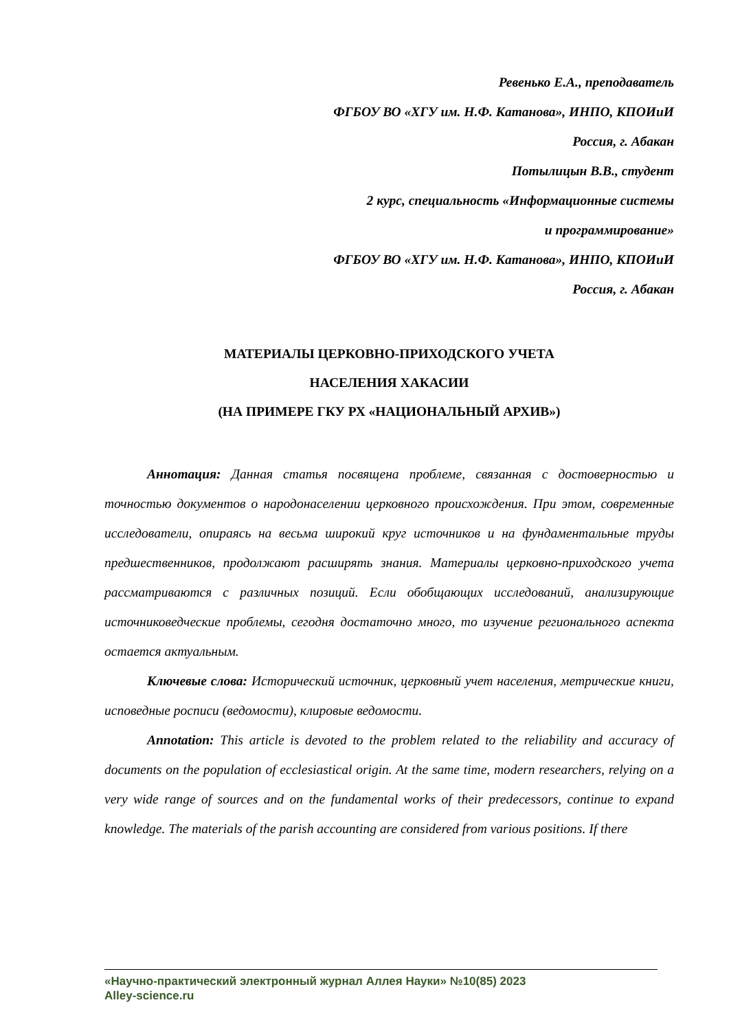Ревенько Е.А., преподаватель
ФГБОУ ВО «ХГУ им. Н.Ф. Катанова», ИНПО, КПОИиИ
Россия, г. Абакан
Потылицын В.В., студент
2 курс, специальность «Информационные системы
и программирование»
ФГБОУ ВО «ХГУ им. Н.Ф. Катанова», ИНПО, КПОИиИ
Россия, г. Абакан
МАТЕРИАЛЫ ЦЕРКОВНО-ПРИХОДСКОГО УЧЕТА
НАСЕЛЕНИЯ ХАКАСИИ
(НА ПРИМЕРЕ ГКУ РХ «НАЦИОНАЛЬНЫЙ АРХИВ»)
Аннотация: Данная статья посвящена проблеме, связанная с достоверностью и точностью документов о народонаселении церковного происхождения. При этом, современные исследователи, опираясь на весьма широкий круг источников и на фундаментальные труды предшественников, продолжают расширять знания. Материалы церковно-приходского учета рассматриваются с различных позиций. Если обобщающих исследований, анализирующие источниковедческие проблемы, сегодня достаточно много, то изучение регионального аспекта остается актуальным.
Ключевые слова: Исторический источник, церковный учет населения, метрические книги, исповедные росписи (ведомости), клировые ведомости.
Annotation: This article is devoted to the problem related to the reliability and accuracy of documents on the population of ecclesiastical origin. At the same time, modern researchers, relying on a very wide range of sources and on the fundamental works of their predecessors, continue to expand knowledge. The materials of the parish accounting are considered from various positions. If there
«Научно-практический электронный журнал Аллея Науки» №10(85) 2023
Alley-science.ru